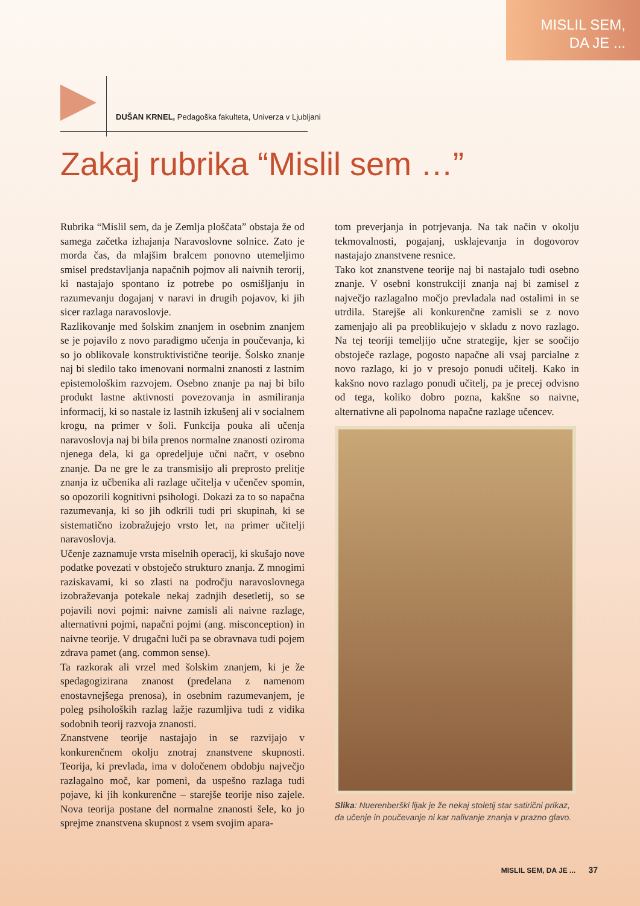MISLIL SEM,
DA JE ...
DUŠAN KRNEL, Pedagoška fakulteta, Univerza v Ljubljani
Zakaj rubrika “Mislil sem …”
Rubrika “Mislil sem, da je Zemlja ploščata” obstaja že od samega začetka izhajanja Naravoslovne solnice. Zato je morda čas, da mlajšim bralcem ponovno utemeljimo smisel predstavljanja napačnih pojmov ali naivnih terorij, ki nastajajo spontano iz potrebe po osmišljanju in razumevanju dogajanj v naravi in drugih pojavov, ki jih sicer razlaga naravoslovje.
Razlikovanje med šolskim znanjem in osebnim znanjem se je pojavilo z novo paradigmo učenja in poučevanja, ki so jo oblikovale konstruktivistične teorije. Šolsko znanje naj bi sledilo tako imenovani normalni znanosti z lastnim epistemološkim razvojem. Osebno znanje pa naj bi bilo produkt lastne aktivnosti povezovanja in asmiliranja informacij, ki so nastale iz lastnih izkušenj ali v socialnem krogu, na primer v šoli. Funkcija pouka ali učenja naravoslovja naj bi bila prenos normalne znanosti oziroma njenega dela, ki ga opredeljuje učni načrt, v osebno znanje. Da ne gre le za transmisijo ali preprosto prelitje znanja iz učbenika ali razlage učitelja v učenčev spomin, so opozorili kognitivni psihologi. Dokazi za to so napačna razumevanja, ki so jih odkrili tudi pri skupinah, ki se sistematično izobražujejo vrsto let, na primer učitelji naravoslovja.
Učenje zaznamuje vrsta miselnih operacij, ki skušajo nove podatke povezati v obstoječo strukturo znanja. Z mnogimi raziskavami, ki so zlasti na področju naravoslovnega izobraževanja potekale nekaj zadnjih desetletij, so se pojavili novi pojmi: naivne zamisli ali naivne razlage, alternativni pojmi, napačni pojmi (ang. misconception) in naivne teorije. V drugačni luči pa se obravnava tudi pojem zdrava pamet (ang. common sense).
Ta razkorak ali vrzel med šolskim znanjem, ki je že spedagogizirana znanost (predelana z namenom enostavnejšega prenosa), in osebnim razumevanjem, je poleg psiholoških razlag lažje razumljiva tudi z vidika sodobnih teorij razvoja znanosti.
Znanstvene teorije nastajajo in se razvijajo v konkurenčnem okolju znotraj znanstvene skupnosti. Teorija, ki prevlada, ima v določenem obdobju največjo razlagalno moč, kar pomeni, da uspešno razlaga tudi pojave, ki jih konkurenčne – starejše teorije niso zajele. Nova teorija postane del normalne znanosti šele, ko jo sprejme znanstvena skupnost z vsem svojim apara-
tom preverjanja in potrjevanja. Na tak način v okolju tekmovalnosti, pogajanj, usklajevanja in dogovorov nastajajo znanstvene resnice.
Tako kot znanstvene teorije naj bi nastajalo tudi osebno znanje. V osebni konstrukciji znanja naj bi zamisel z največjo razlagalno močjo prevladala nad ostalimi in se utrdila. Starejše ali konkurenčne zamisli se z novo zamenjajo ali pa preoblikujejo v skladu z novo razlago. Na tej teoriji temeljijo učne strategije, kjer se soočijo obstoječe razlage, pogosto napačne ali vsaj parcialne z novo razlago, ki jo v presojo ponudi učitelj. Kako in kakšno novo razlago ponudi učitelj, pa je precej odvisno od tega, koliko dobro pozna, kakšne so naivne, alternativne ali papolnoma napačne razlage učencev.
Slika: Nuerenberški lijak je že nekaj stoletij star satirični prikaz, da učenje in poučevanje ni kar nalivanje znanja v prazno glavo.
MISLIL SEM, DA JE ... 37